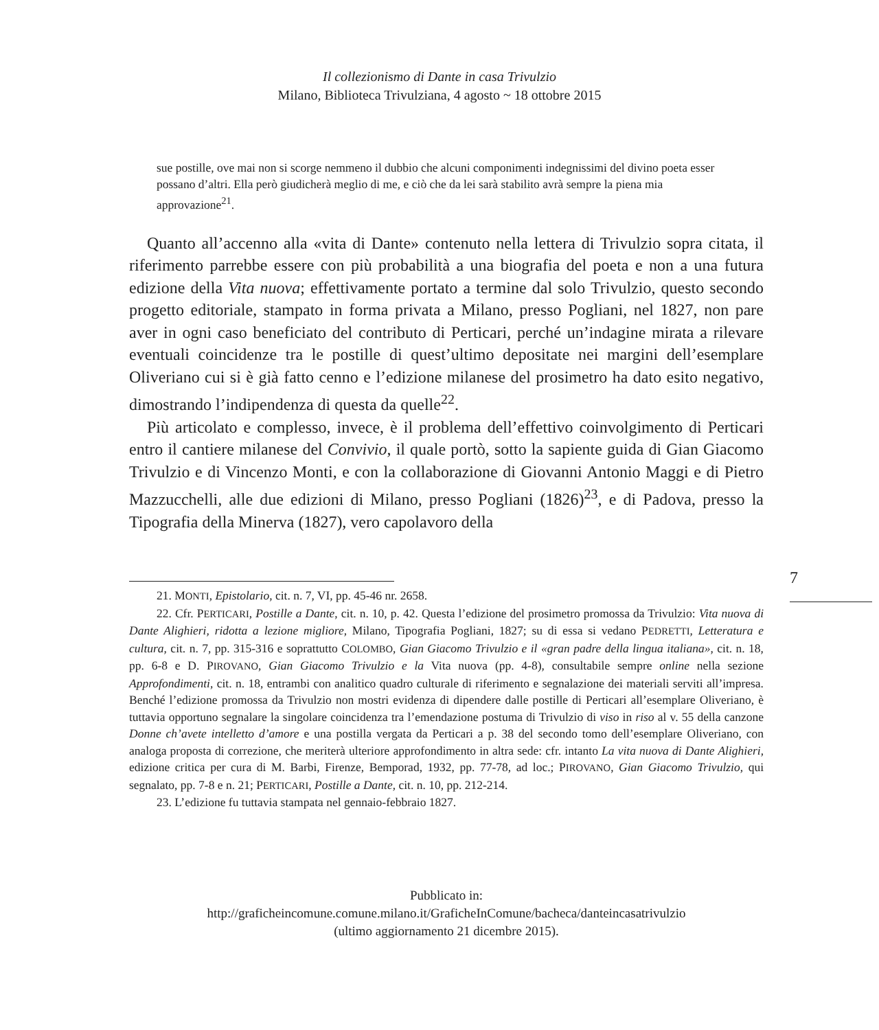Il collezionismo di Dante in casa Trivulzio
Milano, Biblioteca Trivulziana, 4 agosto ~ 18 ottobre 2015
sue postille, ove mai non si scorge nemmeno il dubbio che alcuni componimenti indegnissimi del divino poeta esser possano d’altri. Ella però giudicherà meglio di me, e ciò che da lei sarà stabilito avrà sempre la piena mia approvazione<sup>21</sup>.
Quanto all’accenno alla «vita di Dante» contenuto nella lettera di Trivulzio sopra citata, il riferimento parrebbe essere con più probabilità a una biografia del poeta e non a una futura edizione della Vita nuova; effettivamente portato a termine dal solo Trivulzio, questo secondo progetto editoriale, stampato in forma privata a Milano, presso Pogliani, nel 1827, non pare aver in ogni caso beneficiato del contributo di Perticari, perché un’indagine mirata a rilevare eventuali coincidenze tra le postille di quest’ultimo depositate nei margini dell’esemplare Oliveriano cui si è già fatto cenno e l’edizione milanese del prosimetro ha dato esito negativo, dimostrando l’indipendenza di questa da quelle<sup>22</sup>.
Più articolato e complesso, invece, è il problema dell’effettivo coinvolgimento di Perticari entro il cantiere milanese del Convivio, il quale portò, sotto la sapiente guida di Gian Giacomo Trivulzio e di Vincenzo Monti, e con la collaborazione di Giovanni Antonio Maggi e di Pietro Mazzucchelli, alle due edizioni di Milano, presso Pogliani (1826)<sup>23</sup>, e di Padova, presso la Tipografia della Minerva (1827), vero capolavoro della
7
21. MONTI, Epistolario, cit. n. 7, VI, pp. 45-46 nr. 2658.
22. Cfr. PERTICARI, Postille a Dante, cit. n. 10, p. 42. Questa l’edizione del prosimetro promossa da Trivulzio: Vita nuova di Dante Alighieri, ridotta a lezione migliore, Milano, Tipografia Pogliani, 1827; su di essa si vedano PEDRETTI, Letteratura e cultura, cit. n. 7, pp. 315-316 e soprattutto COLOMBO, Gian Giacomo Trivulzio e il «gran padre della lingua italiana», cit. n. 18, pp. 6-8 e D. PIROVANO, Gian Giacomo Trivulzio e la Vita nuova (pp. 4-8), consultabile sempre online nella sezione Approfondimenti, cit. n. 18, entrambi con analitico quadro culturale di riferimento e segnalazione dei materiali serviti all’impresa. Benché l’edizione promossa da Trivulzio non mostri evidenza di dipendere dalle postille di Perticari all’esemplare Oliveriano, è tuttavia opportuno segnalare la singolare coincidenza tra l’emendazione postuma di Trivulzio di viso in riso al v. 55 della canzone Donne ch’avete intelletto d’amore e una postilla vergata da Perticari a p. 38 del secondo tomo dell’esemplare Oliveriano, con analoga proposta di correzione, che meriterà ulteriore approfondimento in altra sede: cfr. intanto La vita nuova di Dante Alighieri, edizione critica per cura di M. Barbi, Firenze, Bemporad, 1932, pp. 77-78, ad loc.; PIROVANO, Gian Giacomo Trivulzio, qui segnalato, pp. 7-8 e n. 21; PERTICARI, Postille a Dante, cit. n. 10, pp. 212-214.
23. L’edizione fu tuttavia stampata nel gennaio-febbraio 1827.
Pubblicato in:
http://graficheincomune.comune.milano.it/GraficheInComune/bacheca/danteincasatrivulzio
(ultimo aggiornamento 21 dicembre 2015).